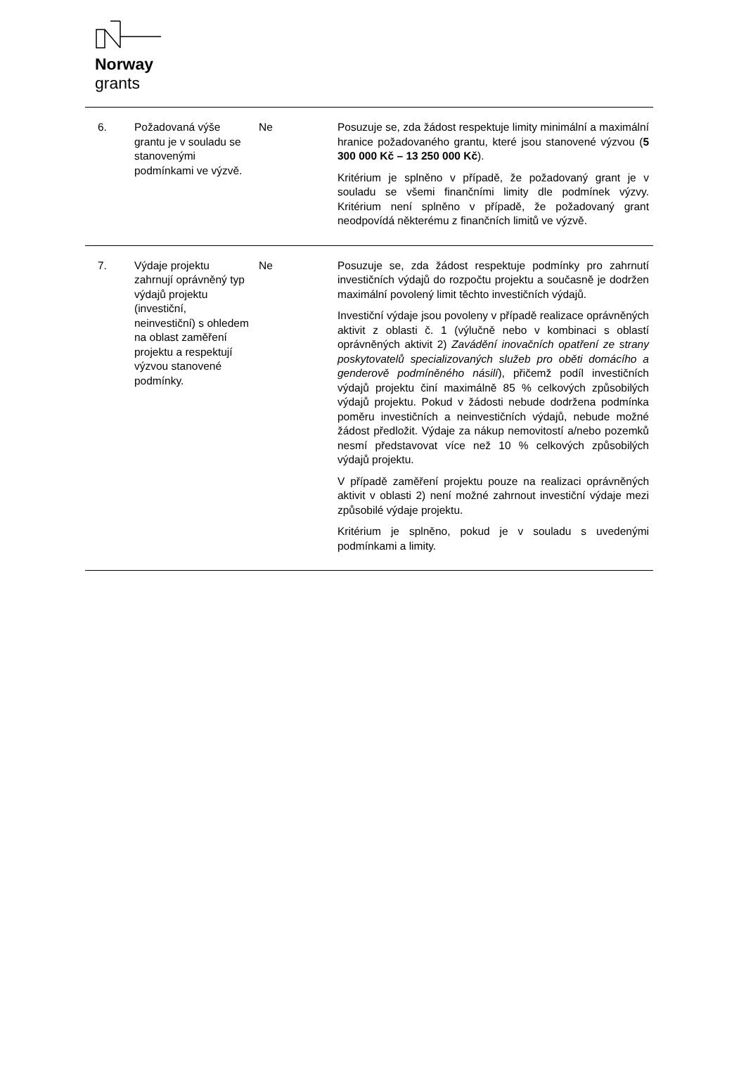Norway
grants
| 6. | Požadovaná výše grantu je v souladu se stanovenými podmínkami ve výzvě. | Ne | Posuzuje se, zda žádost respektuje limity minimální a maximální hranice požadovaného grantu, které jsou stanovené výzvou ( 5 300 000 Kč – 13 250 000 Kč ). Kritérium je splněno v případě, že požadovaný grant je v souladu se všemi finančními limity dle podmínek výzvy. Kritérium není splněno v případě, že požadovaný grant neodpovídá některému z finančních limitů ve výzvě. |
| 7. | Výdaje projektu zahrnují oprávněný typ výdajů projektu (investiční, neinvestiční) s ohledem na oblast zaměření projektu a respektují výzvou stanovené podmínky. | Ne | Posuzuje se, zda žádost respektuje podmínky pro zahrnutí investičních výdajů do rozpočtu projektu a současně je dodržen maximální povolený limit těchto investičních výdajů. Investiční výdaje jsou povoleny v případě realizace oprávněných aktivit z oblasti č. 1 (výlučně nebo v kombinaci s oblastí oprávněných aktivit 2) Zavádění inovačních opatření ze strany poskytovatelů specializovaných služeb pro oběti domácího a genderově podmíněného násilí ), přičemž podíl investičních výdajů projektu činí maximálně 85 % celkových způsobilých výdajů projektu. Pokud v žádosti nebude dodržena podmínka poměru investičních a neinvestičních výdajů, nebude možné žádost předložit. Výdaje za nákup nemovitostí a/nebo pozemků nesmí představovat více než 10 % celkových způsobilých výdajů projektu. V případě zaměření projektu pouze na realizaci oprávněných aktivit v oblasti 2) není možné zahrnout investiční výdaje mezi způsobilé výdaje projektu. Kritérium je splněno, pokud je v souladu s uvedenými podmínkami a limity. |